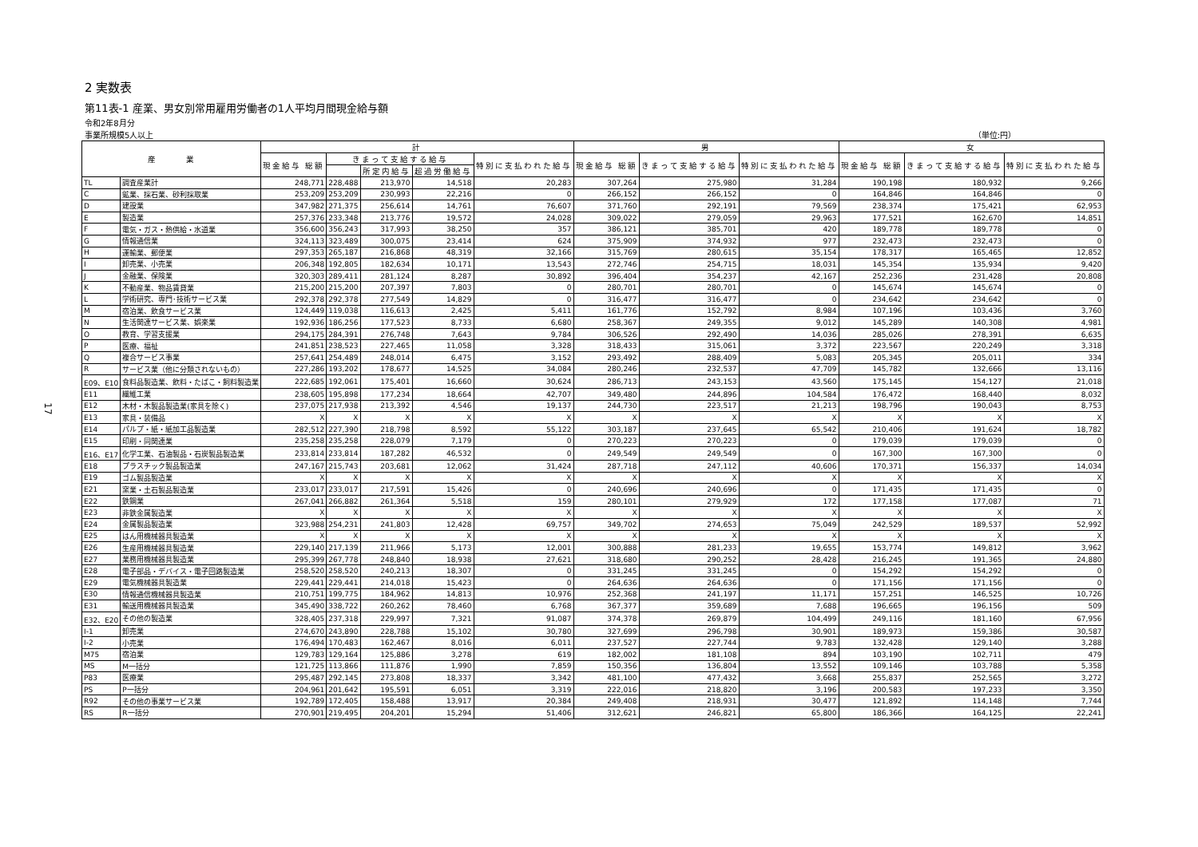17
2 実数表
第11表-1 産業、男女別常用雇用労働者の1人平均月間現金給与額
令和2年8月分
事業所規模5人以上 （単位:円）
| 産 業 | | 計 | | | | | 男 | | | 女 | | |
| --- | --- | --- | --- | --- | --- | --- | --- | --- | --- | --- | --- | --- |
| | | 現金給与 総額 | きまって支給する給与 | | | 特別に支払われた給与 | 現金給与 総額 | きまって支給する給与 | 特別に支払われた給与 | 現金給与 総額 | きまって支給する給与 | 特別に支払われた給与 |
| | | | | 所定内給与 | 超過労働給与 | | | | | | | |
| TL | 調査産業計 | 248,771 | 228,488 | 213,970 | 14,518 | 20,283 | 307,264 | 275,980 | 31,284 | 190,198 | 180,932 | 9,266 |
| C | 鉱業、採石業、砂利採取業 | 253,209 | 253,209 | 230,993 | 22,216 | 0 | 266,152 | 266,152 | 0 | 164,846 | 164,846 | 0 |
| D | 建設業 | 347,982 | 271,375 | 256,614 | 14,761 | 76,607 | 371,760 | 292,191 | 79,569 | 238,374 | 175,421 | 62,953 |
| E | 製造業 | 257,376 | 233,348 | 213,776 | 19,572 | 24,028 | 309,022 | 279,059 | 29,963 | 177,521 | 162,670 | 14,851 |
| F | 電気・ガス・熱供給・水道業 | 356,600 | 356,243 | 317,993 | 38,250 | 357 | 386,121 | 385,701 | 420 | 189,778 | 189,778 | 0 |
| G | 情報通信業 | 324,113 | 323,489 | 300,075 | 23,414 | 624 | 375,909 | 374,932 | 977 | 232,473 | 232,473 | 0 |
| H | 運輸業、郵便業 | 297,353 | 265,187 | 216,868 | 48,319 | 32,166 | 315,769 | 280,615 | 35,154 | 178,317 | 165,465 | 12,852 |
| I | 卸売業、小売業 | 206,348 | 192,805 | 182,634 | 10,171 | 13,543 | 272,746 | 254,715 | 18,031 | 145,354 | 135,934 | 9,420 |
| J | 金融業、保険業 | 320,303 | 289,411 | 281,124 | 8,287 | 30,892 | 396,404 | 354,237 | 42,167 | 252,236 | 231,428 | 20,808 |
| K | 不動産業、物品賃貸業 | 215,200 | 215,200 | 207,397 | 7,803 | 0 | 280,701 | 280,701 | 0 | 145,674 | 145,674 | 0 |
| L | 学術研究、専門･技術サービス業 | 292,378 | 292,378 | 277,549 | 14,829 | 0 | 316,477 | 316,477 | 0 | 234,642 | 234,642 | 0 |
| M | 宿泊業、飲食サービス業 | 124,449 | 119,038 | 116,613 | 2,425 | 5,411 | 161,776 | 152,792 | 8,984 | 107,196 | 103,436 | 3,760 |
| N | 生活関連サービス業、娯楽業 | 192,936 | 186,256 | 177,523 | 8,733 | 6,680 | 258,367 | 249,355 | 9,012 | 145,289 | 140,308 | 4,981 |
| O | 教育、学習支援業 | 294,175 | 284,391 | 276,748 | 7,643 | 9,784 | 306,526 | 292,490 | 14,036 | 285,026 | 278,391 | 6,635 |
| P | 医療、福祉 | 241,851 | 238,523 | 227,465 | 11,058 | 3,328 | 318,433 | 315,061 | 3,372 | 223,567 | 220,249 | 3,318 |
| Q | 複合サービス事業 | 257,641 | 254,489 | 248,014 | 6,475 | 3,152 | 293,492 | 288,409 | 5,083 | 205,345 | 205,011 | 334 |
| R | サービス業（他に分類されないもの） | 227,286 | 193,202 | 178,677 | 14,525 | 34,084 | 280,246 | 232,537 | 47,709 | 145,782 | 132,666 | 13,116 |
| E09、E10 | 食料品製造業、飲料・たばこ・飼料製造業 | 222,685 | 192,061 | 175,401 | 16,660 | 30,624 | 286,713 | 243,153 | 43,560 | 175,145 | 154,127 | 21,018 |
| E11 | 繊維工業 | 238,605 | 195,898 | 177,234 | 18,664 | 42,707 | 349,480 | 244,896 | 104,584 | 176,472 | 168,440 | 8,032 |
| E12 | 木材・木製品製造業(家具を除く) | 237,075 | 217,938 | 213,392 | 4,546 | 19,137 | 244,730 | 223,517 | 21,213 | 198,796 | 190,043 | 8,753 |
| E13 | 家具・装備品 | X | X | X | X | X | X | X | X | X | X | X |
| E14 | パルプ・紙・紙加工品製造業 | 282,512 | 227,390 | 218,798 | 8,592 | 55,122 | 303,187 | 237,645 | 65,542 | 210,406 | 191,624 | 18,782 |
| E15 | 印刷・同関連業 | 235,258 | 235,258 | 228,079 | 7,179 | 0 | 270,223 | 270,223 | 0 | 179,039 | 179,039 | 0 |
| E16、E17 | 化学工業、石油製品・石炭製品製造業 | 233,814 | 233,814 | 187,282 | 46,532 | 0 | 249,549 | 249,549 | 0 | 167,300 | 167,300 | 0 |
| E18 | プラスチック製品製造業 | 247,167 | 215,743 | 203,681 | 12,062 | 31,424 | 287,718 | 247,112 | 40,606 | 170,371 | 156,337 | 14,034 |
| E19 | ゴム製品製造業 | X | X | X | X | X | X | X | X | X | X | X |
| E21 | 窯業・土石製品製造業 | 233,017 | 233,017 | 217,591 | 15,426 | 0 | 240,696 | 240,696 | 0 | 171,435 | 171,435 | 0 |
| E22 | 鉄鋼業 | 267,041 | 266,882 | 261,364 | 5,518 | 159 | 280,101 | 279,929 | 172 | 177,158 | 177,087 | 71 |
| E23 | 非鉄金属製造業 | X | X | X | X | X | X | X | X | X | X | X |
| E24 | 金属製品製造業 | 323,988 | 254,231 | 241,803 | 12,428 | 69,757 | 349,702 | 274,653 | 75,049 | 242,529 | 189,537 | 52,992 |
| E25 | はん用機械器具製造業 | X | X | X | X | X | X | X | X | X | X | X |
| E26 | 生産用機械器具製造業 | 229,140 | 217,139 | 211,966 | 5,173 | 12,001 | 300,888 | 281,233 | 19,655 | 153,774 | 149,812 | 3,962 |
| E27 | 業務用機械器具製造業 | 295,399 | 267,778 | 248,840 | 18,938 | 27,621 | 318,680 | 290,252 | 28,428 | 216,245 | 191,365 | 24,880 |
| E28 | 電子部品・デバイス・電子回路製造業 | 258,520 | 258,520 | 240,213 | 18,307 | 0 | 331,245 | 331,245 | 0 | 154,292 | 154,292 | 0 |
| E29 | 電気機械器具製造業 | 229,441 | 229,441 | 214,018 | 15,423 | 0 | 264,636 | 264,636 | 0 | 171,156 | 171,156 | 0 |
| E30 | 情報通信機械器具製造業 | 210,751 | 199,775 | 184,962 | 14,813 | 10,976 | 252,368 | 241,197 | 11,171 | 157,251 | 146,525 | 10,726 |
| E31 | 輸送用機械器具製造業 | 345,490 | 338,722 | 260,262 | 78,460 | 6,768 | 367,377 | 359,689 | 7,688 | 196,665 | 196,156 | 509 |
| E32、E20 | その他の製造業 | 328,405 | 237,318 | 229,997 | 7,321 | 91,087 | 374,378 | 269,879 | 104,499 | 249,116 | 181,160 | 67,956 |
| I-1 | 卸売業 | 274,670 | 243,890 | 228,788 | 15,102 | 30,780 | 327,699 | 296,798 | 30,901 | 189,973 | 159,386 | 30,587 |
| I-2 | 小売業 | 176,494 | 170,483 | 162,467 | 8,016 | 6,011 | 237,527 | 227,744 | 9,783 | 132,428 | 129,140 | 3,288 |
| M75 | 宿泊業 | 129,783 | 129,164 | 125,886 | 3,278 | 619 | 182,002 | 181,108 | 894 | 103,190 | 102,711 | 479 |
| MS | M一括分 | 121,725 | 113,866 | 111,876 | 1,990 | 7,859 | 150,356 | 136,804 | 13,552 | 109,146 | 103,788 | 5,358 |
| P83 | 医療業 | 295,487 | 292,145 | 273,808 | 18,337 | 3,342 | 481,100 | 477,432 | 3,668 | 255,837 | 252,565 | 3,272 |
| PS | P一括分 | 204,961 | 201,642 | 195,591 | 6,051 | 3,319 | 222,016 | 218,820 | 3,196 | 200,583 | 197,233 | 3,350 |
| R92 | その他の事業サービス業 | 192,789 | 172,405 | 158,488 | 13,917 | 20,384 | 249,408 | 218,931 | 30,477 | 121,892 | 114,148 | 7,744 |
| RS | R一括分 | 270,901 | 219,495 | 204,201 | 15,294 | 51,406 | 312,621 | 246,821 | 65,800 | 186,366 | 164,125 | 22,241 |